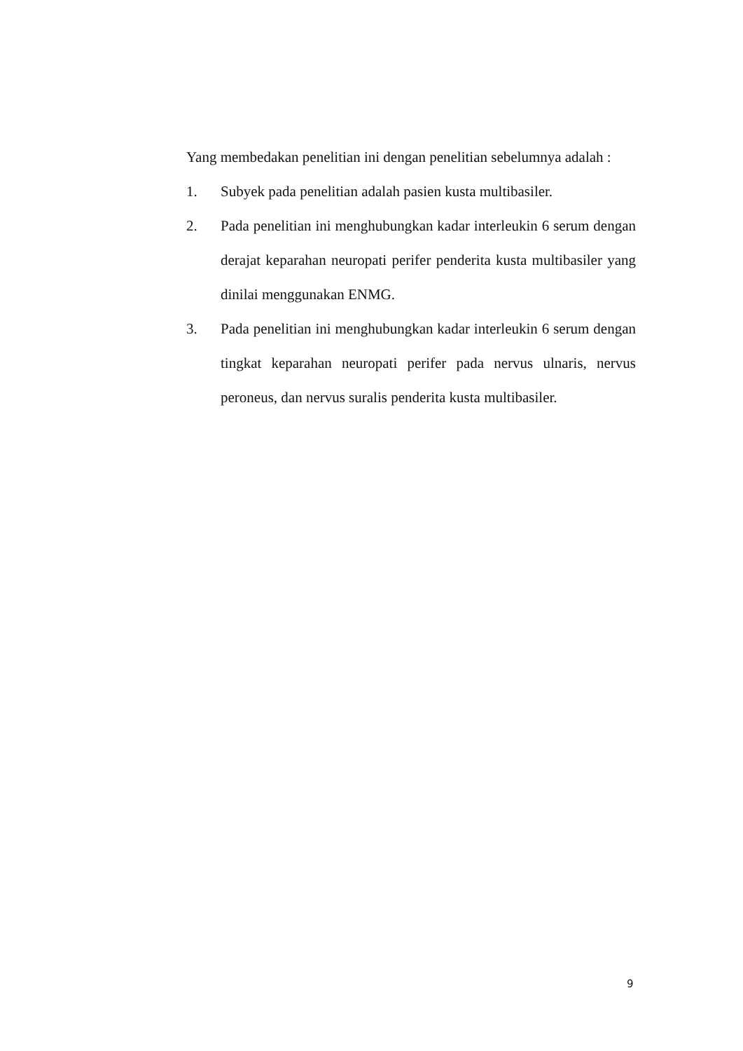Yang membedakan penelitian ini dengan penelitian sebelumnya adalah :
1. Subyek pada penelitian adalah pasien kusta multibasiler.
2. Pada penelitian ini menghubungkan kadar interleukin 6 serum dengan derajat keparahan neuropati perifer penderita kusta multibasiler yang dinilai menggunakan ENMG.
3. Pada penelitian ini menghubungkan kadar interleukin 6 serum dengan tingkat keparahan neuropati perifer pada nervus ulnaris, nervus peroneus, dan nervus suralis penderita kusta multibasiler.
9